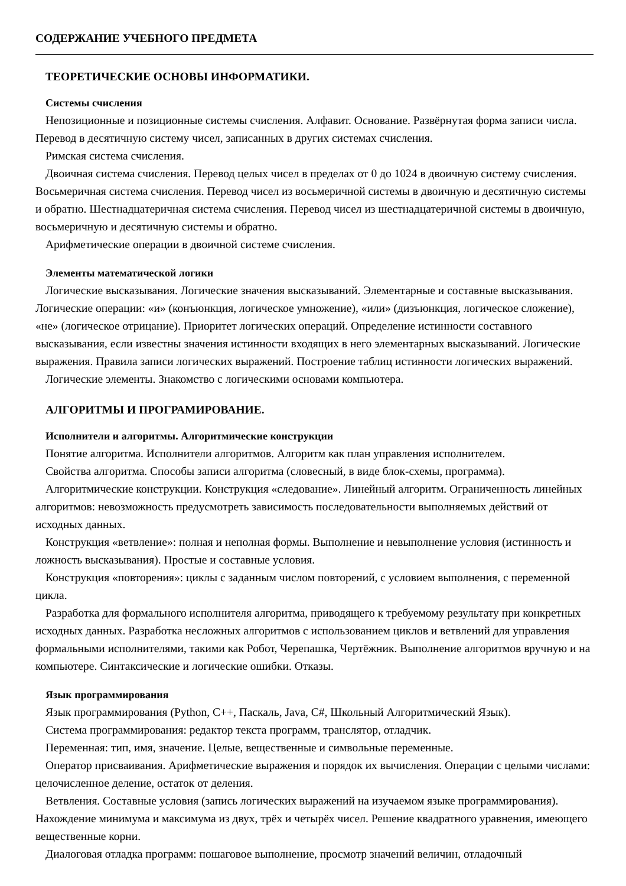СОДЕРЖАНИЕ УЧЕБНОГО ПРЕДМЕТА
ТЕОРЕТИЧЕСКИЕ ОСНОВЫ ИНФОРМАТИКИ.
Системы счисления
Непозиционные и позиционные системы счисления. Алфавит. Основание. Развёрнутая форма записи числа. Перевод в десятичную систему чисел, записанных в других системах счисления.
Римская система счисления.
Двоичная система счисления. Перевод целых чисел в пределах от 0 до 1024 в двоичную систему счисления. Восьмеричная система счисления. Перевод чисел из восьмеричной системы в двоичную и десятичную системы и обратно. Шестнадцатеричная система счисления. Перевод чисел из шестнадцатеричной системы в двоичную, восьмеричную и десятичную системы и обратно.
Арифметические операции в двоичной системе счисления.
Элементы математической логики
Логические высказывания. Логические значения высказываний. Элементарные и составные высказывания. Логические операции: «и» (конъюнкция, логическое умножение), «или» (дизъюнкция, логическое сложение), «не» (логическое отрицание). Приоритет логических операций. Определение истинности составного высказывания, если известны значения истинности входящих в него элементарных высказываний. Логические выражения. Правила записи логических выражений. Построение таблиц истинности логических выражений.
Логические элементы. Знакомство с логическими основами компьютера.
АЛГОРИТМЫ И ПРОГРАМИРОВАНИЕ.
Исполнители и алгоритмы. Алгоритмические конструкции
Понятие алгоритма. Исполнители алгоритмов. Алгоритм как план управления исполнителем.
Свойства алгоритма. Способы записи алгоритма (словесный, в виде блок-схемы, программа).
Алгоритмические конструкции. Конструкция «следование». Линейный алгоритм. Ограниченность линейных алгоритмов: невозможность предусмотреть зависимость последовательности выполняемых действий от исходных данных.
Конструкция «ветвление»: полная и неполная формы. Выполнение и невыполнение условия (истинность и ложность высказывания). Простые и составные условия.
Конструкция «повторения»: циклы с заданным числом повторений, с условием выполнения, с переменной цикла.
Разработка для формального исполнителя алгоритма, приводящего к требуемому результату при конкретных исходных данных. Разработка несложных алгоритмов с использованием циклов и ветвлений для управления формальными исполнителями, такими как Робот, Черепашка, Чертёжник. Выполнение алгоритмов вручную и на компьютере. Синтаксические и логические ошибки. Отказы.
Язык программирования
Язык программирования (Python, C++, Паскаль, Java, C#, Школьный Алгоритмический Язык).
Система программирования: редактор текста программ, транслятор, отладчик.
Переменная: тип, имя, значение. Целые, вещественные и символьные переменные.
Оператор присваивания. Арифметические выражения и порядок их вычисления. Операции с целыми числами: целочисленное деление, остаток от деления.
Ветвления. Составные условия (запись логических выражений на изучаемом языке программирования). Нахождение минимума и максимума из двух, трёх и четырёх чисел. Решение квадратного уравнения, имеющего вещественные корни.
Диалоговая отладка программ: пошаговое выполнение, просмотр значений величин, отладочный